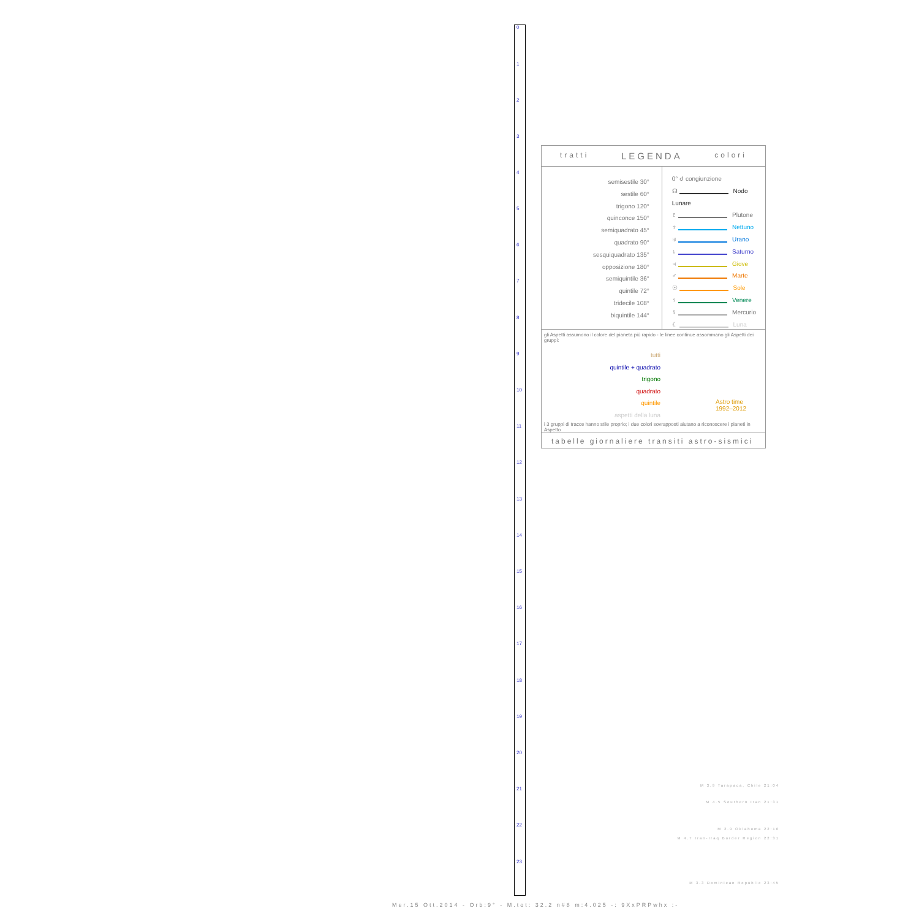0
1
2
3
4
5
6
7
8
9
10
11
12
13
14
15
16
17
18
19
20
21
22
23
tratti LEGENDA colori
semisestile 30°
sestile 60°
trigono 120°
quinconce 150°
semiquadrato 45°
quadrato 90°
sesquiquadrato 135°
opposizione 180°
semiquintile 36°
quintile 72°
tridecile 108°
biquintile 144°
0° ☌ congiunzione
☊ Nodo Lunare
♇ Plutone
♆ Nettuno
♅ Urano
♄ Saturno
♃ Giove
♂ Marte
☉ Sole
♀ Venere
☿ Mercurio
☾ Luna
gli Aspetti assumono il colore del pianeta più rapido - le linee continue assommano gli Aspetti dei gruppi:
tutti
quintile + quadrato
trigono
quadrato
quintile
aspetti della luna
Astro time
1992–2012
i 3 gruppi di tracce hanno stile proprio; i due colori sovrapposti aiutano a riconoscere i pianeti in Aspetto
tabelle giornaliere transiti astro-sismici
M 3.9 Tarapaca, Chile 21:04
M 4.5 Southern Iran 21:31
M 2.9 Oklahoma 22:16
M 4.7 Iran-Iraq Border Region 22:31
M 3.3 Dominican Republic 23:45
Mer.15 Ott.2014 - Orb:9° - M.tot: 32.2 n#8 m:4.025 -: 9XxPRPwhx :-